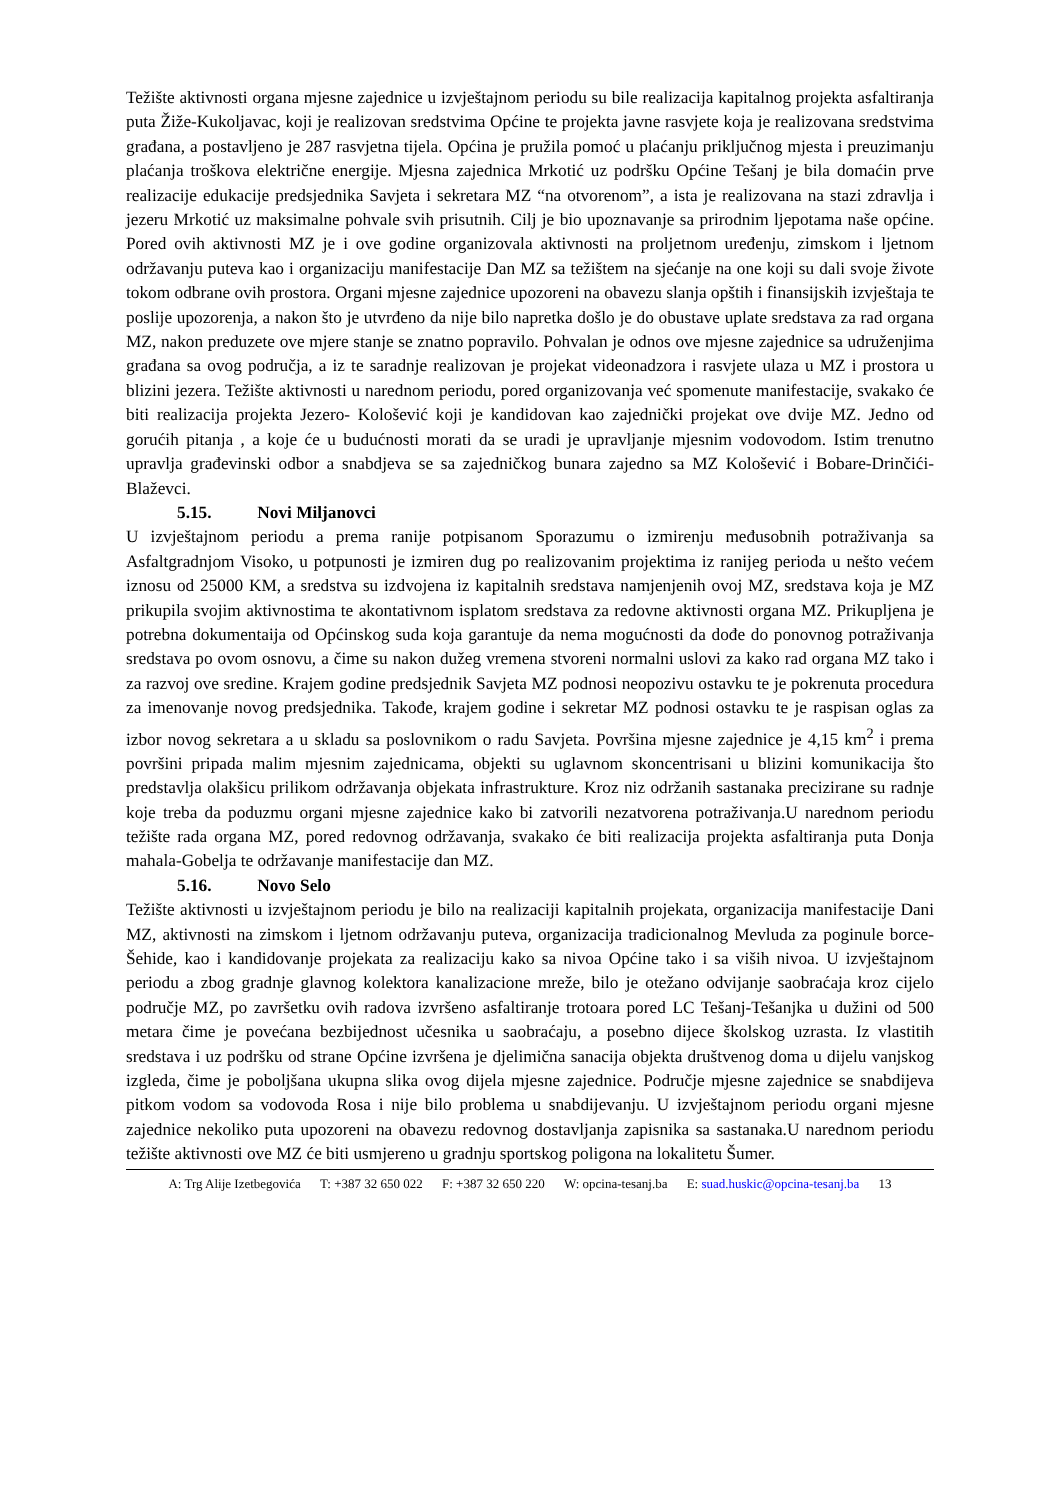Težište aktivnosti organa mjesne zajednice u izvještajnom periodu su bile realizacija kapitalnog projekta asfaltiranja puta Žiže-Kukoljavac, koji je realizovan sredstvima Općine te projekta javne rasvjete koja je realizovana sredstvima građana, a postavljeno je 287 rasvjetna tijela. Općina je pružila pomoć u plaćanju priključnog mjesta i preuzimanju plaćanja troškova električne energije. Mjesna zajednica Mrkotić uz podršku Općine Tešanj je bila domaćin prve realizacije edukacije predsjednika Savjeta i sekretara MZ “na otvorenom”, a ista je realizovana na stazi zdravlja i jezeru Mrkotić uz maksimalne pohvale svih prisutnih. Cilj je bio upoznavanje sa prirodnim ljepotama naše općine. Pored ovih aktivnosti MZ je i ove godine organizovala aktivnosti na proljetnom uređenju, zimskom i ljetnom održavanju puteva kao i organizaciju manifestacije Dan MZ sa težištem na sjećanje na one koji su dali svoje živote tokom odbrane ovih prostora. Organi mjesne zajednice upozoreni na obavezu slanja opštih i finansijskih izvještaja te poslije upozorenja, a nakon što je utvrđeno da nije bilo napretka došlo je do obustave uplate sredstava za rad organa MZ, nakon preduzete ove mjere stanje se znatno popravilo. Pohvalan je odnos ove mjesne zajednice sa udruženjima građana sa ovog područja, a iz te saradnje realizovan je projekat videonadzora i rasvjete ulaza u MZ i prostora u blizini jezera. Težište aktivnosti u narednom periodu, pored organizovanja već spomenute manifestacije, svakako će biti realizacija projekta Jezero- Kološević koji je kandidovan kao zajednički projekat ove dvije MZ. Jedno od gorućih pitanja , a koje će u budućnosti morati da se uradi je upravljanje mjesnim vodovodom. Istim trenutno upravlja građevinski odbor a snabdjeva se sa zajedničkog bunara zajedno sa MZ Kološević i Bobare-Drinčići-Blaževci.
5.15. Novi Miljanovci
U izvještajnom periodu a prema ranije potpisanom Sporazumu o izmirenju međusobnih potraživanja sa Asfaltgradnjom Visoko, u potpunosti je izmiren dug po realizovanim projektima iz ranijeg perioda u nešto većem iznosu od 25000 KM, a sredstva su izdvojena iz kapitalnih sredstava namjenjenih ovoj MZ, sredstava koja je MZ prikupila svojim aktivnostima te akontativnom isplatom sredstava za redovne aktivnosti organa MZ. Prikupljena je potrebna dokumentaija od Općinskog suda koja garantuje da nema mogućnosti da dođe do ponovnog potraživanja sredstava po ovom osnovu, a čime su nakon dužeg vremena stvoreni normalni uslovi za kako rad organa MZ tako i za razvoj ove sredine. Krajem godine predsjednik Savjeta MZ podnosi neopozivu ostavku te je pokrenuta procedura za imenovanje novog predsjednika. Takođe, krajem godine i sekretar MZ podnosi ostavku te je raspisan oglas za izbor novog sekretara a u skladu sa poslovnikom o radu Savjeta. Površina mjesne zajednice je 4,15 km<sup>2</sup> i prema površini pripada malim mjesnim zajednicama, objekti su uglavnom skoncentrisani u blizini komunikacija što predstavlja olakšicu prilikom održavanja objekata infrastrukture. Kroz niz održanih sastanaka precizirane su radnje koje treba da poduzmu organi mjesne zajednice kako bi zatvorili nezatvorena potraživanja.U narednom periodu težište rada organa MZ, pored redovnog održavanja, svakako će biti realizacija projekta asfaltiranja puta Donja mahala-Gobelja te održavanje manifestacije dan MZ.
5.16. Novo Selo
Težište aktivnosti u izvještajnom periodu je bilo na realizaciji kapitalnih projekata, organizacija manifestacije Dani MZ, aktivnosti na zimskom i ljetnom održavanju puteva, organizacija tradicionalnog Mevluda za poginule borce-Šehide, kao i kandidovanje projekata za realizaciju kako sa nivoa Općine tako i sa viših nivoa. U izvještajnom periodu a zbog gradnje glavnog kolektora kanalizacione mreže, bilo je otežano odvijanje saobraćaja kroz cijelo područje MZ, po završetku ovih radova izvršeno asfaltiranje trotoara pored LC Tešanj-Tešanjka u dužini od 500 metara čime je povećana bezbijednost učesnika u saobraćaju, a posebno dijece školskog uzrasta. Iz vlastitih sredstava i uz podršku od strane Općine izvršena je djelimična sanacija objekta društvenog doma u dijelu vanjskog izgleda, čime je poboljšana ukupna slika ovog dijela mjesne zajednice. Područje mjesne zajednice se snabdijeva pitkom vodom sa vodovoda Rosa i nije bilo problema u snabdijevanju. U izvještajnom periodu organi mjesne zajednice nekoliko puta upozoreni na obavezu redovnog dostavljanja zapisnika sa sastanaka.U narednom periodu težište aktivnosti ove MZ će biti usmjereno u gradnju sportskog poligona na lokalitetu Šumer.
A: Trg Alije Izetbegovića T: +387 32 650 022 F: +387 32 650 220 W: opcina-tesanj.ba E: suad.huskic@opcina-tesanj.ba 13